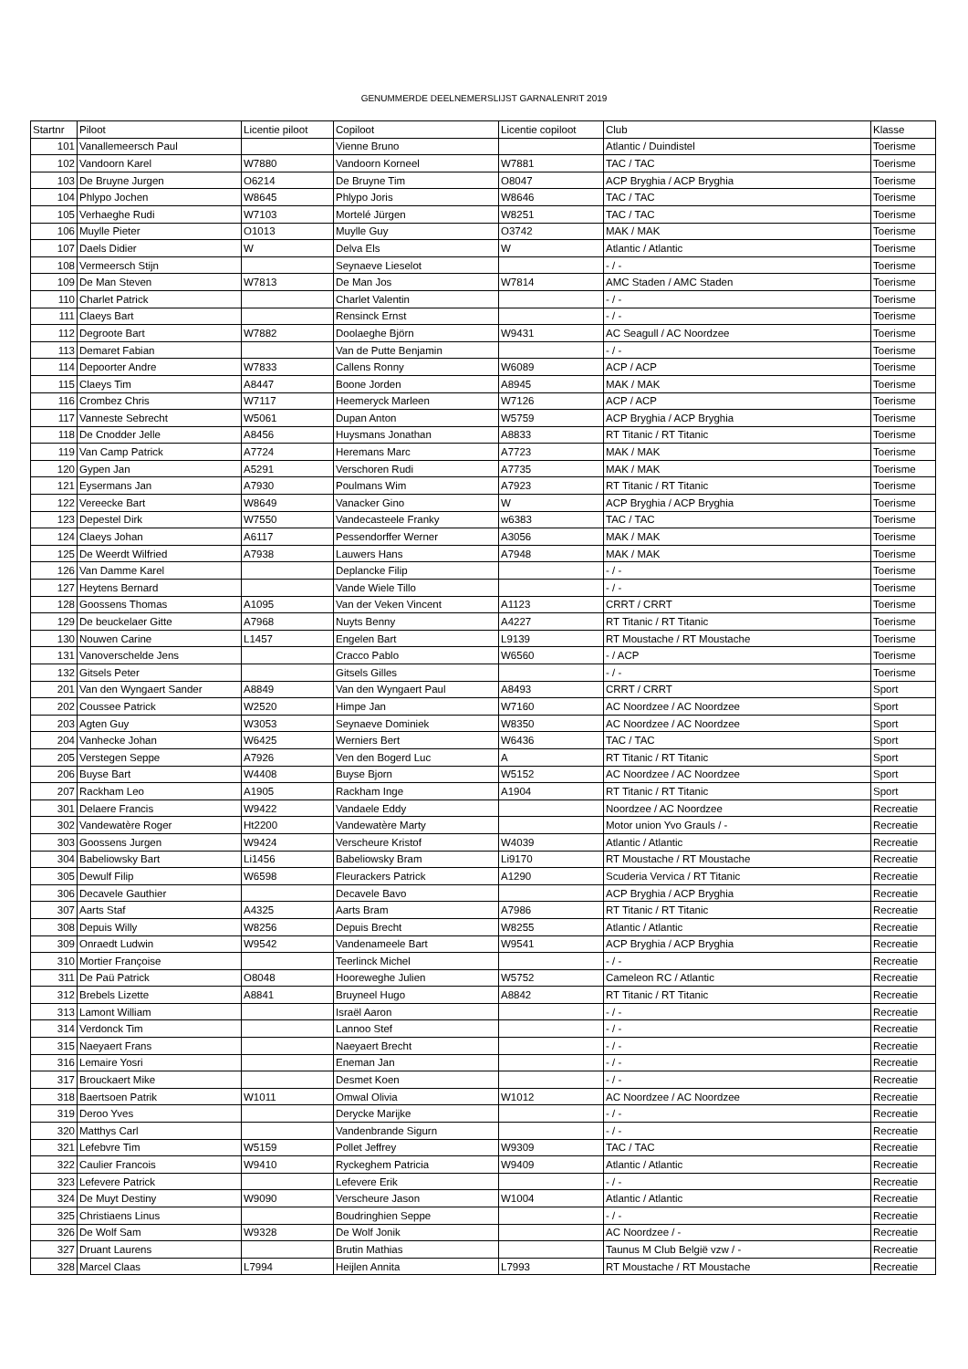GENUMMERDE DEELNEMERSLIJST GARNALENRIT 2019
| Startnr | Piloot | Licentie piloot | Copiloot | Licentie copiloot | Club | Klasse |
| --- | --- | --- | --- | --- | --- | --- |
| 101 | Vanallemeersch Paul | | Vienne Bruno | | Atlantic / Duindistel | Toerisme |
| 102 | Vandoorn Karel | W7880 | Vandoorn Korneel | W7881 | TAC / TAC | Toerisme |
| 103 | De Bruyne Jurgen | O6214 | De Bruyne Tim | O8047 | ACP Bryghia / ACP Bryghia | Toerisme |
| 104 | Phlypo Jochen | W8645 | Phlypo Joris | W8646 | TAC / TAC | Toerisme |
| 105 | Verhaeghe Rudi | W7103 | Mortelé Jürgen | W8251 | TAC / TAC | Toerisme |
| 106 | Muylle Pieter | O1013 | Muylle Guy | O3742 | MAK / MAK | Toerisme |
| 107 | Daels Didier | W | Delva Els | W | Atlantic / Atlantic | Toerisme |
| 108 | Vermeersch Stijn | | Seynaeve Lieselot | | - / - | Toerisme |
| 109 | De Man Steven | W7813 | De Man Jos | W7814 | AMC Staden / AMC Staden | Toerisme |
| 110 | Charlet Patrick | | Charlet Valentin | | - / - | Toerisme |
| 111 | Claeys Bart | | Rensinck Ernst | | - / - | Toerisme |
| 112 | Degroote Bart | W7882 | Doolaeghe Björn | W9431 | AC Seagull / AC Noordzee | Toerisme |
| 113 | Demaret Fabian | | Van de Putte Benjamin | | - / - | Toerisme |
| 114 | Depoorter Andre | W7833 | Callens Ronny | W6089 | ACP / ACP | Toerisme |
| 115 | Claeys Tim | A8447 | Boone Jorden | A8945 | MAK / MAK | Toerisme |
| 116 | Crombez Chris | W7117 | Heemeryck Marleen | W7126 | ACP / ACP | Toerisme |
| 117 | Vanneste Sebrecht | W5061 | Dupan Anton | W5759 | ACP Bryghia / ACP Bryghia | Toerisme |
| 118 | De Cnodder Jelle | A8456 | Huysmans Jonathan | A8833 | RT Titanic / RT Titanic | Toerisme |
| 119 | Van Camp Patrick | A7724 | Heremans Marc | A7723 | MAK / MAK | Toerisme |
| 120 | Gypen Jan | A5291 | Verschoren Rudi | A7735 | MAK / MAK | Toerisme |
| 121 | Eysermans Jan | A7930 | Poulmans Wim | A7923 | RT Titanic / RT Titanic | Toerisme |
| 122 | Vereecke Bart | W8649 | Vanacker Gino | W | ACP Bryghia / ACP Bryghia | Toerisme |
| 123 | Depestel Dirk | W7550 | Vandecasteele Franky | w6383 | TAC / TAC | Toerisme |
| 124 | Claeys Johan | A6117 | Pessendorffer Werner | A3056 | MAK / MAK | Toerisme |
| 125 | De Weerdt Wilfried | A7938 | Lauwers Hans | A7948 | MAK / MAK | Toerisme |
| 126 | Van Damme Karel | | Deplancke Filip | | - / - | Toerisme |
| 127 | Heytens Bernard | | Vande Wiele Tillo | | - / - | Toerisme |
| 128 | Goossens Thomas | A1095 | Van der Veken Vincent | A1123 | CRRT / CRRT | Toerisme |
| 129 | De beuckelaer Gitte | A7968 | Nuyts Benny | A4227 | RT Titanic / RT Titanic | Toerisme |
| 130 | Nouwen Carine | L1457 | Engelen Bart | L9139 | RT Moustache / RT Moustache | Toerisme |
| 131 | Vanoverschelde Jens | | Cracco Pablo | W6560 | - / ACP | Toerisme |
| 132 | Gitsels Peter | | Gitsels Gilles | | - / - | Toerisme |
| 201 | Van den Wyngaert Sander | A8849 | Van den Wyngaert Paul | A8493 | CRRT / CRRT | Sport |
| 202 | Coussee Patrick | W2520 | Himpe Jan | W7160 | AC Noordzee / AC Noordzee | Sport |
| 203 | Agten Guy | W3053 | Seynaeve Dominiek | W8350 | AC Noordzee / AC Noordzee | Sport |
| 204 | Vanhecke Johan | W6425 | Werniers Bert | W6436 | TAC / TAC | Sport |
| 205 | Verstegen Seppe | A7926 | Ven den Bogerd Luc | A | RT Titanic / RT Titanic | Sport |
| 206 | Buyse Bart | W4408 | Buyse Bjorn | W5152 | AC Noordzee / AC Noordzee | Sport |
| 207 | Rackham Leo | A1905 | Rackham Inge | A1904 | RT Titanic / RT Titanic | Sport |
| 301 | Delaere Francis | W9422 | Vandaele Eddy | | Noordzee / AC Noordzee | Recreatie |
| 302 | Vandewatère Roger | Ht2200 | Vandewatère Marty | | Motor union Yvo Grauls / - | Recreatie |
| 303 | Goossens Jurgen | W9424 | Verscheure Kristof | W4039 | Atlantic / Atlantic | Recreatie |
| 304 | Babeliowsky Bart | Li1456 | Babeliowsky Bram | Li9170 | RT Moustache / RT Moustache | Recreatie |
| 305 | Dewulf Filip | W6598 | Fleurackers Patrick | A1290 | Scuderia Vervica / RT Titanic | Recreatie |
| 306 | Decavele Gauthier | | Decavele Bavo | | ACP Bryghia / ACP Bryghia | Recreatie |
| 307 | Aarts Staf | A4325 | Aarts Bram | A7986 | RT Titanic / RT Titanic | Recreatie |
| 308 | Depuis Willy | W8256 | Depuis Brecht | W8255 | Atlantic / Atlantic | Recreatie |
| 309 | Onraedt Ludwin | W9542 | Vandenameele Bart | W9541 | ACP Bryghia / ACP Bryghia | Recreatie |
| 310 | Mortier Françoise | | Teerlinck Michel | | - / - | Recreatie |
| 311 | De Paü Patrick | O8048 | Hooreweghe Julien | W5752 | Cameleon RC / Atlantic | Recreatie |
| 312 | Brebels Lizette | A8841 | Bruyneel Hugo | A8842 | RT Titanic / RT Titanic | Recreatie |
| 313 | Lamont William | | Israël Aaron | | - / - | Recreatie |
| 314 | Verdonck Tim | | Lannoo Stef | | - / - | Recreatie |
| 315 | Naeyaert Frans | | Naeyaert Brecht | | - / - | Recreatie |
| 316 | Lemaire Yosri | | Eneman Jan | | - / - | Recreatie |
| 317 | Brouckaert Mike | | Desmet Koen | | - / - | Recreatie |
| 318 | Baertsoen Patrik | W1011 | Omwal Olivia | W1012 | AC Noordzee / AC Noordzee | Recreatie |
| 319 | Deroo Yves | | Derycke Marijke | | - / - | Recreatie |
| 320 | Matthys Carl | | Vandenbrande Sigurn | | - / - | Recreatie |
| 321 | Lefebvre Tim | W5159 | Pollet Jeffrey | W9309 | TAC / TAC | Recreatie |
| 322 | Caulier Francois | W9410 | Ryckeghem Patricia | W9409 | Atlantic / Atlantic | Recreatie |
| 323 | Lefevere Patrick | | Lefevere Erik | | - / - | Recreatie |
| 324 | De Muyt Destiny | W9090 | Verscheure Jason | W1004 | Atlantic / Atlantic | Recreatie |
| 325 | Christiaens Linus | | Boudringhien Seppe | | - / - | Recreatie |
| 326 | De Wolf Sam | W9328 | De Wolf Jonik | | AC Noordzee / - | Recreatie |
| 327 | Druant Laurens | | Brutin Mathias | | Taunus M Club België vzw / - | Recreatie |
| 328 | Marcel Claas | L7994 | Heijlen Annita | L7993 | RT Moustache / RT Moustache | Recreatie |